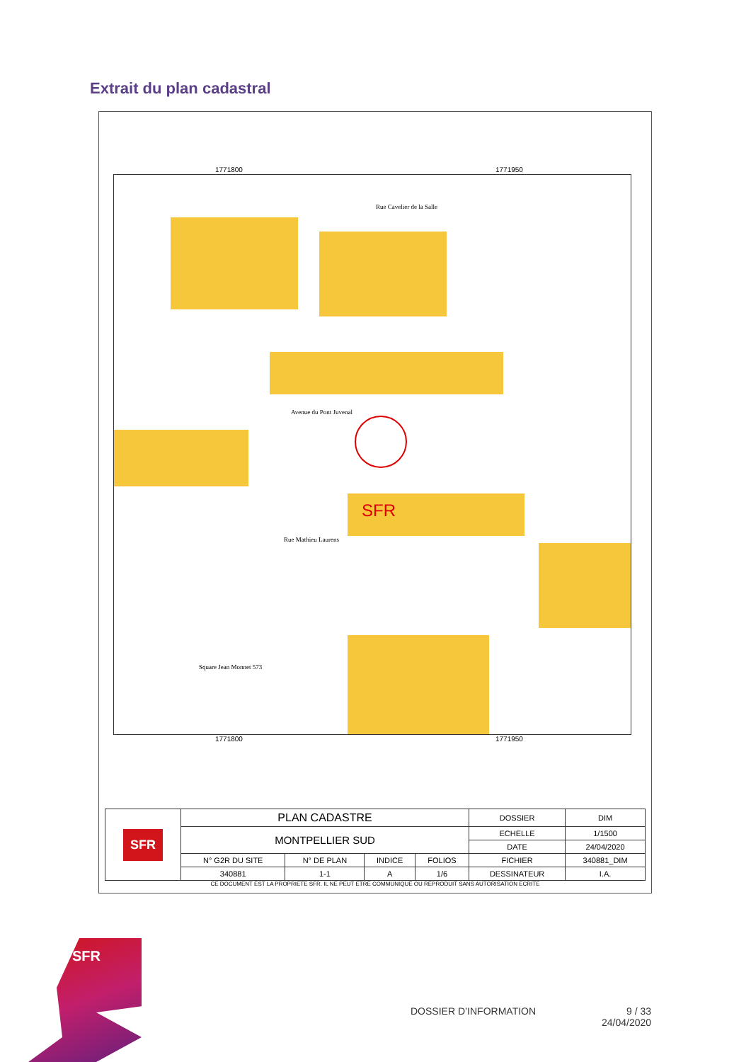Extrait du plan cadastral
1771800 1771950
Rue Cavelier de la Salle
Avenue du Pont Juvenal
Rue Mathieu Laurens
Square Jean Monnet 573
SFR
1771800 1771950
| SFR | PLAN CADASTRE | | | | DOSSIER | DIM |
| | MONTPELLIER SUD | | | | ECHELLE | 1/1500 |
| | | | | | DATE | 24/04/2020 |
| | N° G2R DU SITE | N° DE PLAN | INDICE | FOLIOS | FICHIER | 340881_DIM |
| | 340881 | 1-1 | A | 1/6 | DESSINATEUR | I.A. |
CE DOCUMENT EST LA PROPRIETE SFR. IL NE PEUT ETRE COMMUNIQUE OU REPRODUIT SANS AUTORISATION ECRITE
SFR
DOSSIER D’INFORMATION
9 / 33
24/04/2020